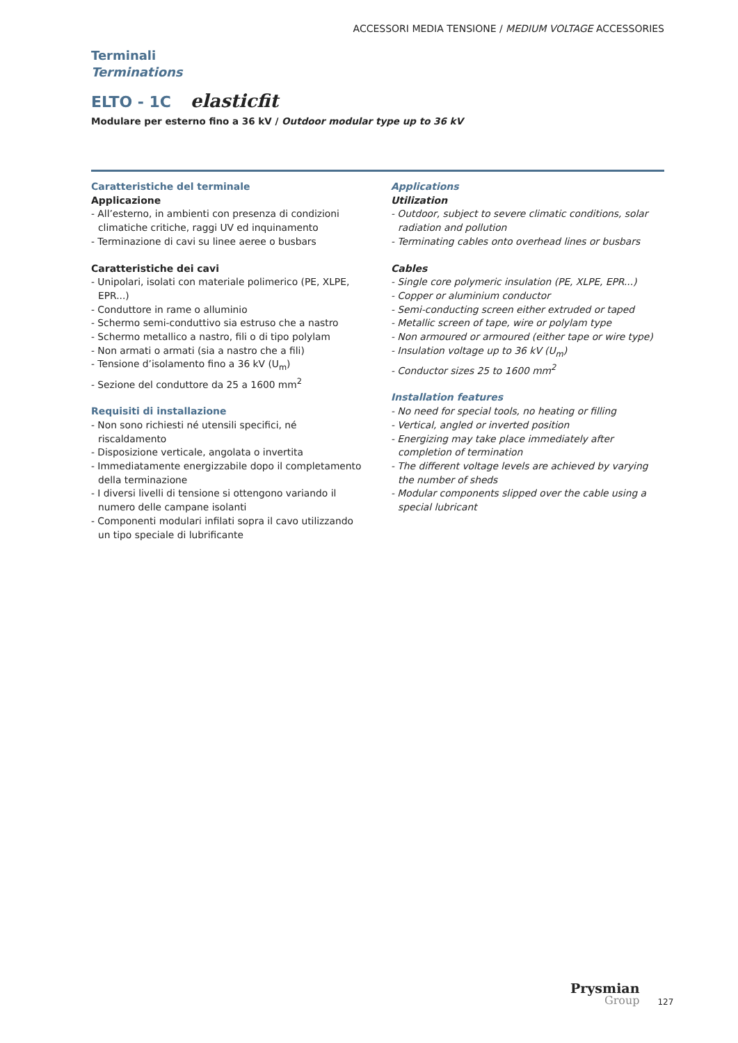ACCESSORI MEDIA TENSIONE / MEDIUM VOLTAGE ACCESSORIES
Terminali
Terminations
ELTO - 1C elasticfit
Modulare per esterno fino a 36 kV / Outdoor modular type up to 36 kV
Caratteristiche del terminale
Applicazione
- All’esterno, in ambienti con presenza di condizioni climatiche critiche, raggi UV ed inquinamento
- Terminazione di cavi su linee aeree o busbars
Caratteristiche dei cavi
- Unipolari, isolati con materiale polimerico (PE, XLPE, EPR...)
- Conduttore in rame o alluminio
- Schermo semi-conduttivo sia estruso che a nastro
- Schermo metallico a nastro, fili o di tipo polylam
- Non armati o armati (sia a nastro che a fili)
- Tensione d’isolamento fino a 36 kV (U<sub>m</sub>)
- Sezione del conduttore da 25 a 1600 mm<sup>2</sup>
Requisiti di installazione
- Non sono richiesti né utensili specifici, né riscaldamento
- Disposizione verticale, angolata o invertita
- Immediatamente energizzabile dopo il completamento della terminazione
- I diversi livelli di tensione si ottengono variando il numero delle campane isolanti
- Componenti modulari infilati sopra il cavo utilizzando un tipo speciale di lubrificante
Applications
Utilization
- Outdoor, subject to severe climatic conditions, solar radiation and pollution
- Terminating cables onto overhead lines or busbars
Cables
- Single core polymeric insulation (PE, XLPE, EPR...)
- Copper or aluminium conductor
- Semi-conducting screen either extruded or taped
- Metallic screen of tape, wire or polylam type
- Non armoured or armoured (either tape or wire type)
- Insulation voltage up to 36 kV (U<sub>m</sub>)
- Conductor sizes 25 to 1600 mm<sup>2</sup>
Installation features
- No need for special tools, no heating or filling
- Vertical, angled or inverted position
- Energizing may take place immediately after completion of termination
- The different voltage levels are achieved by varying the number of sheds
- Modular components slipped over the cable using a special lubricant
Prysmian
Group
127